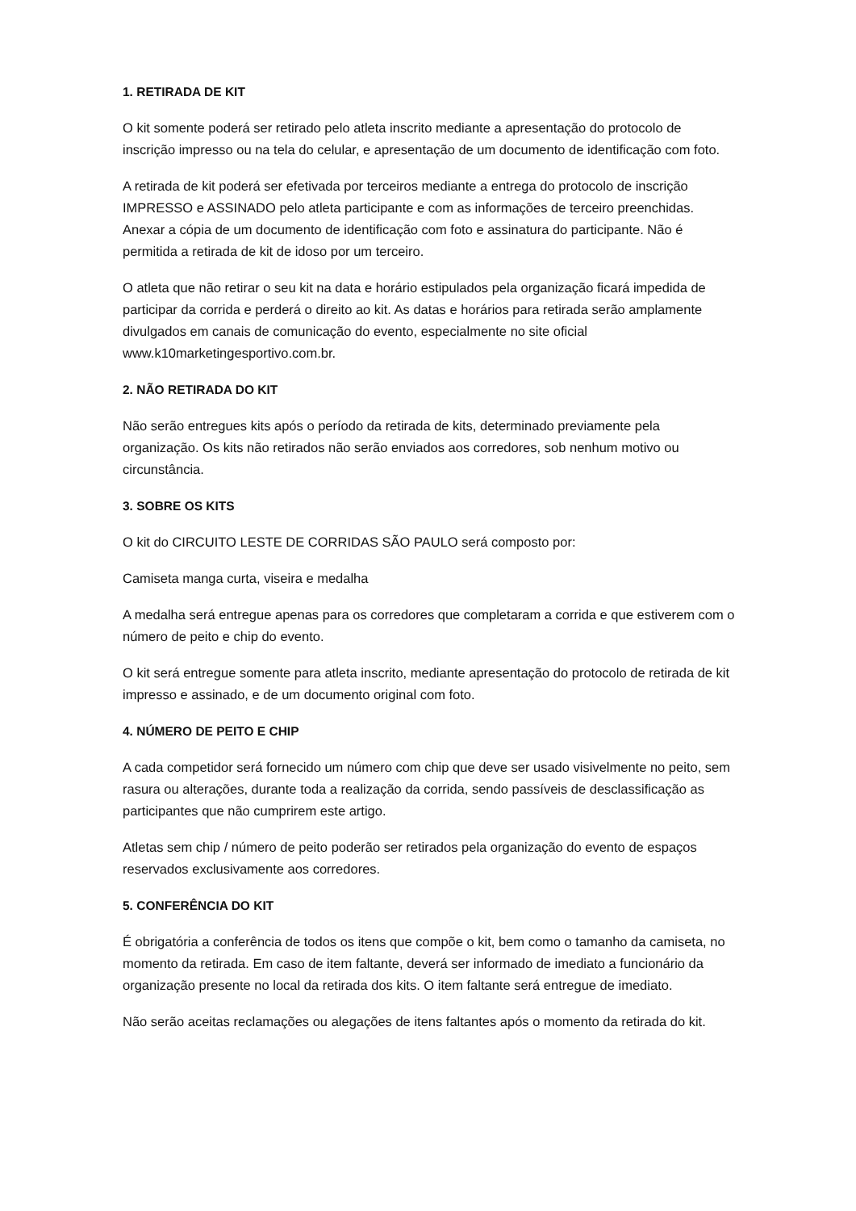1. RETIRADA DE KIT
O kit somente poderá ser retirado pelo atleta inscrito mediante a apresentação do protocolo de inscrição impresso ou na tela do celular, e apresentação de um documento de identificação com foto.
A retirada de kit poderá ser efetivada por terceiros mediante a entrega do protocolo de inscrição IMPRESSO e ASSINADO pelo atleta participante e com as informações de terceiro preenchidas. Anexar a cópia de um documento de identificação com foto e assinatura do participante. Não é permitida a retirada de kit de idoso por um terceiro.
O atleta que não retirar o seu kit na data e horário estipulados pela organização ficará impedida de participar da corrida e perderá o direito ao kit. As datas e horários para retirada serão amplamente divulgados em canais de comunicação do evento, especialmente no site oficial www.k10marketingesportivo.com.br.
2. NÃO RETIRADA DO KIT
Não serão entregues kits após o período da retirada de kits, determinado previamente pela organização. Os kits não retirados não serão enviados aos corredores, sob nenhum motivo ou circunstância.
3. SOBRE OS KITS
O kit do CIRCUITO LESTE DE CORRIDAS SÃO PAULO será composto por:
Camiseta manga curta, viseira e medalha
A medalha será entregue apenas para os corredores que completaram a corrida e que estiverem com o número de peito e chip do evento.
O kit será entregue somente para atleta inscrito, mediante apresentação do protocolo de retirada de kit impresso e assinado, e de um documento original com foto.
4. NÚMERO DE PEITO E CHIP
A cada competidor será fornecido um número com chip que deve ser usado visivelmente no peito, sem rasura ou alterações, durante toda a realização da corrida, sendo passíveis de desclassificação as participantes que não cumprirem este artigo.
Atletas sem chip / número de peito poderão ser retirados pela organização do evento de espaços reservados exclusivamente aos corredores.
5. CONFERÊNCIA DO KIT
É obrigatória a conferência de todos os itens que compõe o kit, bem como o tamanho da camiseta, no momento da retirada. Em caso de item faltante, deverá ser informado de imediato a funcionário da organização presente no local da retirada dos kits. O item faltante será entregue de imediato.
Não serão aceitas reclamações ou alegações de itens faltantes após o momento da retirada do kit.